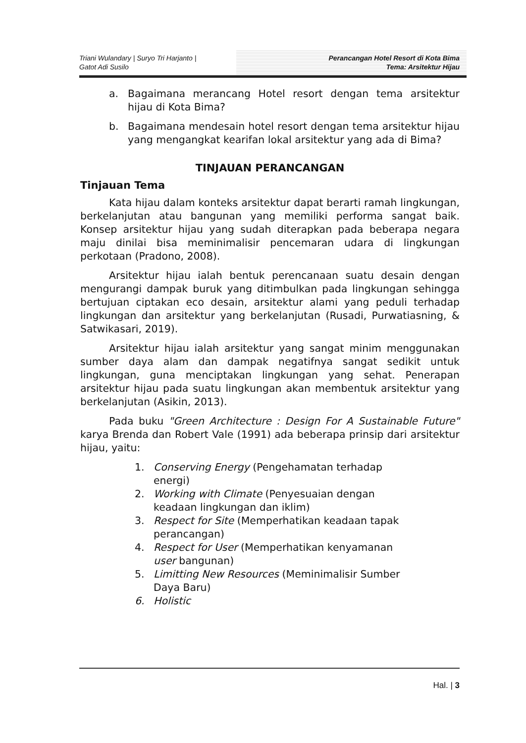Triani Wulandary | Suryo Tri Harjanto |
Gatot Adi Susilo
Perancangan Hotel Resort di Kota Bima
Tema: Arsitektur Hijau
a. Bagaimana merancang Hotel resort dengan tema arsitektur hijau di Kota Bima?
b. Bagaimana mendesain hotel resort dengan tema arsitektur hijau yang mengangkat kearifan lokal arsitektur yang ada di Bima?
TINJAUAN PERANCANGAN
Tinjauan Tema
Kata hijau dalam konteks arsitektur dapat berarti ramah lingkungan, berkelanjutan atau bangunan yang memiliki performa sangat baik. Konsep arsitektur hijau yang sudah diterapkan pada beberapa negara maju dinilai bisa meminimalisir pencemaran udara di lingkungan perkotaan (Pradono, 2008).
Arsitektur hijau ialah bentuk perencanaan suatu desain dengan mengurangi dampak buruk yang ditimbulkan pada lingkungan sehingga bertujuan ciptakan eco desain, arsitektur alami yang peduli terhadap lingkungan dan arsitektur yang berkelanjutan (Rusadi, Purwatiasning, & Satwikasari, 2019).
Arsitektur hijau ialah arsitektur yang sangat minim menggunakan sumber daya alam dan dampak negatifnya sangat sedikit untuk lingkungan, guna menciptakan lingkungan yang sehat. Penerapan arsitektur hijau pada suatu lingkungan akan membentuk arsitektur yang berkelanjutan (Asikin, 2013).
Pada buku "Green Architecture : Design For A Sustainable Future" karya Brenda dan Robert Vale (1991) ada beberapa prinsip dari arsitektur hijau, yaitu:
1. Conserving Energy (Pengehamatan terhadap energi)
2. Working with Climate (Penyesuaian dengan keadaan lingkungan dan iklim)
3. Respect for Site (Memperhatikan keadaan tapak perancangan)
4. Respect for User (Memperhatikan kenyamanan user bangunan)
5. Limitting New Resources (Meminimalisir Sumber Daya Baru)
6. Holistic
Hal. | 3